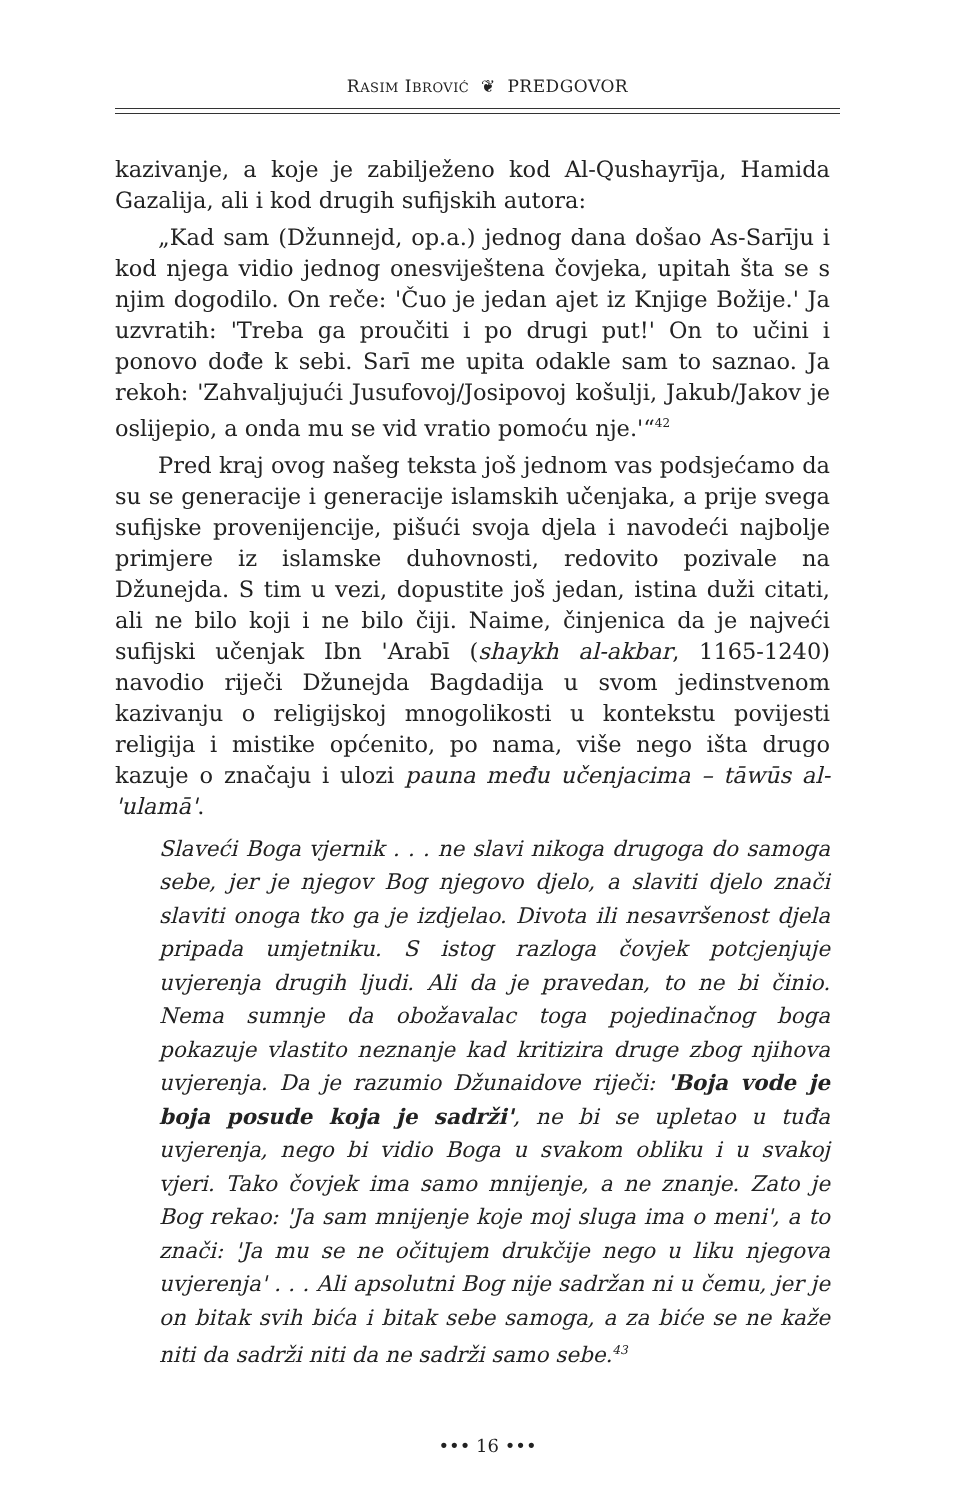RASIM IBROVIĆ ❦ PREDGOVOR
kazivanje, a koje je zabilježeno kod Al-Qushayrīja, Hamida Gazalija, ali i kod drugih sufijskih autora:
„Kad sam (Džunnejd, op.a.) jednog dana došao As-Sarīju i kod njega vidio jednog onesviještena čovjeka, upitah šta se s njim dogodilo. On reče: 'Čuo je jedan ajet iz Knjige Božije.' Ja uzvratih: 'Treba ga proučiti i po drugi put!' On to učini i ponovo dođe k sebi. Sarī me upita odakle sam to saznao. Ja rekoh: 'Zahvaljujući Jusufovoj/Josipovoj košulji, Jakub/Jakov je oslijepio, a onda mu se vid vratio pomoću nje.'“<sup>42</sup>
Pred kraj ovog našeg teksta još jednom vas podsjećamo da su se generacije i generacije islamskih učenjaka, a prije svega sufijske provenijencije, pišući svoja djela i navodeći najbolje primjere iz islamske duhovnosti, redovito pozivale na Džunejda. S tim u vezi, dopustite još jedan, istina duži citati, ali ne bilo koji i ne bilo čiji. Naime, činjenica da je najveći sufijski učenjak Ibn 'Arabī (shaykh al-akbar, 1165-1240) navodio riječi Džunejda Bagdadija u svom jedinstvenom kazivanju o religijskoj mnogolikosti u kontekstu povijesti religija i mistike općenito, po nama, više nego išta drugo kazuje o značaju i ulozi pauna među učenjacima – tāwūs al-'ulamā'.
Slaveći Boga vjernik . . . ne slavi nikoga drugoga do samoga sebe, jer je njegov Bog njegovo djelo, a slaviti djelo znači slaviti onoga tko ga je izdjelao. Divota ili nesavršenost djela pripada umjetniku. S istog razloga čovjek potcjenjuje uvjerenja drugih ljudi. Ali da je pravedan, to ne bi činio. Nema sumnje da obožavalac toga pojedinačnog boga pokazuje vlastito neznanje kad kritizira druge zbog njihova uvjerenja. Da je razumio Džunaidove riječi: 'Boja vode je boja posude koja je sadrži', ne bi se upletao u tuđa uvjerenja, nego bi vidio Boga u svakom obliku i u svakoj vjeri. Tako čovjek ima samo mnijenje, a ne znanje. Zato je Bog rekao: 'Ja sam mnijenje koje moj sluga ima o meni', a to znači: 'Ja mu se ne očitujem drukčije nego u liku njegova uvjerenja' . . . Ali apsolutni Bog nije sadržan ni u čemu, jer je on bitak svih bića i bitak sebe samoga, a za biće se ne kaže niti da sadrži niti da ne sadrži samo sebe.<sup>43</sup>
••• 16 •••